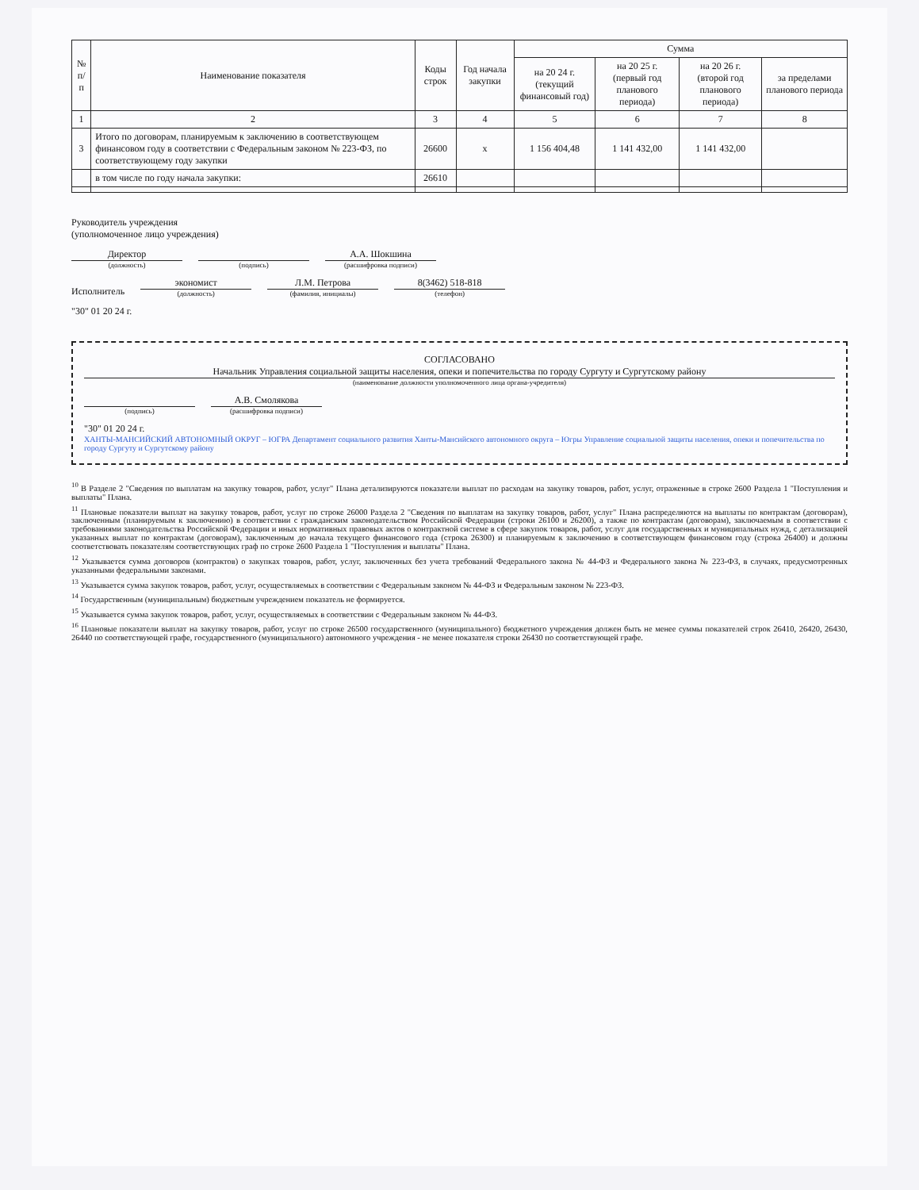| № п/п | Наименование показателя | Коды строк | Год начала закупки | Сумма | | | |
| --- | --- | --- | --- | --- | --- | --- | --- |
| | | | | на 20 24 г. (текущий финансовый год) | на 20 25 г. (первый год планового периода) | на 20 26 г. (второй год планового периода) | за пределами планового периода |
| 1 | 2 | 3 | 4 | 5 | 6 | 7 | 8 |
| 3 | Итого по договорам, планируемым к заключению в соответствующем финансовом году в соответствии с Федеральным законом № 223-ФЗ, по соответствующему году закупки | 26600 | х | 1 156 404,48 | 1 141 432,00 | 1 141 432,00 | |
| | в том числе по году начала закупки: | 26610 | | | | | |
Руководитель учреждения
(уполномоченное лицо учреждения)
Директор
(должность)
(подпись)
А.А. Шокшина
(расшифровка подписи)
Исполнитель
экономист
(должность)
Л.М. Петрова
(фамилия, инициалы)
8(3462) 518-818
(телефон)
"30" 01 20 24 г.
СОГЛАСОВАНО
Начальник Управления социальной защиты населения, опеки и попечительства по городу Сургуту и Сургутскому району
(наименование должности уполномоченного лица органа-учредителя)
(подпись)
А.В. Смолякова
(расшифровка подписи)
"30" 01 20 24 г.
ХАНТЫ-МАНСИЙСКИЙ АВТОНОМНЫЙ ОКРУГ – ЮГРА Департамент социального развития Ханты-Мансийского автономного округа – Югры Управление социальной защиты населения, опеки и попечительства по городу Сургуту и Сургутскому району
<sup>10</sup> В Разделе 2 "Сведения по выплатам на закупку товаров, работ, услуг" Плана детализируются показатели выплат по расходам на закупку товаров, работ, услуг, отраженные в строке 2600 Раздела 1 "Поступления и выплаты" Плана.
<sup>11</sup> Плановые показатели выплат на закупку товаров, работ, услуг по строке 26000 Раздела 2 "Сведения по выплатам на закупку товаров, работ, услуг" Плана распределяются на выплаты по контрактам (договорам), заключенным (планируемым к заключению) в соответствии с гражданским законодательством Российской Федерации (строки 26100 и 26200), а также по контрактам (договорам), заключаемым в соответствии с требованиями законодательства Российской Федерации и иных нормативных правовых актов о контрактной системе в сфере закупок товаров, работ, услуг для государственных и муниципальных нужд, с детализацией указанных выплат по контрактам (договорам), заключенным до начала текущего финансового года (строка 26300) и планируемым к заключению в соответствующем финансовом году (строка 26400) и должны соответствовать показателям соответствующих граф по строке 2600 Раздела 1 "Поступления и выплаты" Плана.
<sup>12</sup> Указывается сумма договоров (контрактов) о закупках товаров, работ, услуг, заключенных без учета требований Федерального закона № 44-ФЗ и Федерального закона № 223-ФЗ, в случаях, предусмотренных указанными федеральными законами.
<sup>13</sup> Указывается сумма закупок товаров, работ, услуг, осуществляемых в соответствии с Федеральным законом № 44-ФЗ и Федеральным законом № 223-ФЗ.
<sup>14</sup> Государственным (муниципальным) бюджетным учреждением показатель не формируется.
<sup>15</sup> Указывается сумма закупок товаров, работ, услуг, осуществляемых в соответствии с Федеральным законом № 44-ФЗ.
<sup>16</sup> Плановые показатели выплат на закупку товаров, работ, услуг по строке 26500 государственного (муниципального) бюджетного учреждения должен быть не менее суммы показателей строк 26410, 26420, 26430, 26440 по соответствующей графе, государственного (муниципального) автономного учреждения - не менее показателя строки 26430 по соответствующей графе.